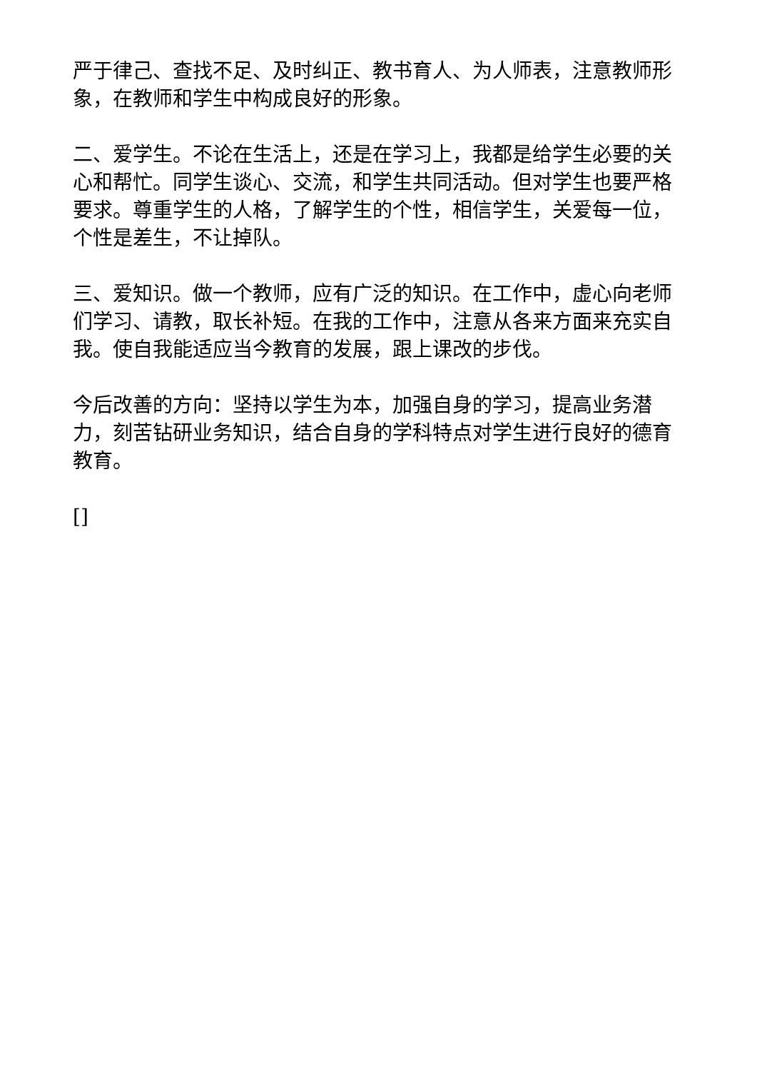严于律己、查找不足、及时纠正、教书育人、为人师表，注意教师形象，在教师和学生中构成良好的形象。
二、爱学生。不论在生活上，还是在学习上，我都是给学生必要的关心和帮忙。同学生谈心、交流，和学生共同活动。但对学生也要严格要求。尊重学生的人格，了解学生的个性，相信学生，关爱每一位，个性是差生，不让掉队。
三、爱知识。做一个教师，应有广泛的知识。在工作中，虚心向老师们学习、请教，取长补短。在我的工作中，注意从各来方面来充实自我。使自我能适应当今教育的发展，跟上课改的步伐。
今后改善的方向：坚持以学生为本，加强自身的学习，提高业务潜力，刻苦钻研业务知识，结合自身的学科特点对学生进行良好的德育教育。
[]